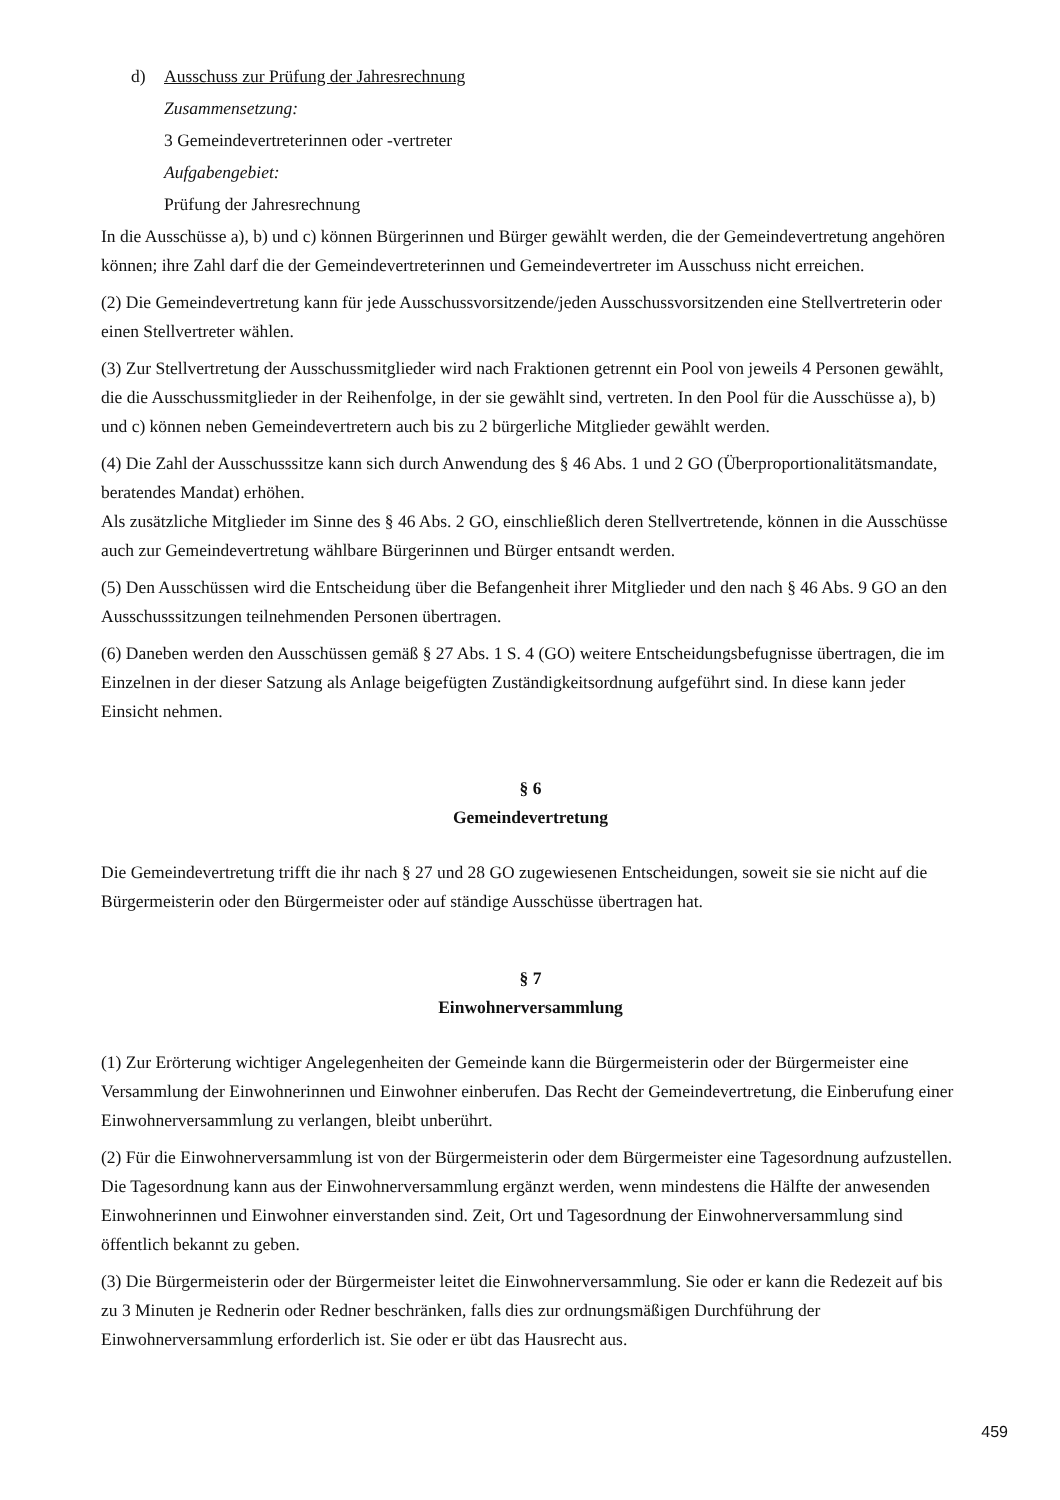d) Ausschuss zur Prüfung der Jahresrechnung
Zusammensetzung:
3 Gemeindevertreterinnen oder -vertreter
Aufgabengebiet:
Prüfung der Jahresrechnung
In die Ausschüsse a), b) und c) können Bürgerinnen und Bürger gewählt werden, die der Gemeindevertretung angehören können; ihre Zahl darf die der Gemeindevertreterinnen und Gemeindevertreter im Ausschuss nicht erreichen.
(2) Die Gemeindevertretung kann für jede Ausschussvorsitzende/jeden Ausschussvorsitzenden eine Stellvertreterin oder einen Stellvertreter wählen.
(3) Zur Stellvertretung der Ausschussmitglieder wird nach Fraktionen getrennt ein Pool von jeweils 4 Personen gewählt, die die Ausschussmitglieder in der Reihenfolge, in der sie gewählt sind, vertreten. In den Pool für die Ausschüsse a), b) und c) können neben Gemeindevertretern auch bis zu 2 bürgerliche Mitglieder gewählt werden.
(4) Die Zahl der Ausschusssitze kann sich durch Anwendung des § 46 Abs. 1 und 2 GO (Überproportionalitätsmandate, beratendes Mandat) erhöhen.
Als zusätzliche Mitglieder im Sinne des § 46 Abs. 2 GO, einschließlich deren Stellvertretende, können in die Ausschüsse auch zur Gemeindevertretung wählbare Bürgerinnen und Bürger entsandt werden.
(5) Den Ausschüssen wird die Entscheidung über die Befangenheit ihrer Mitglieder und den nach § 46 Abs. 9 GO an den Ausschusssitzungen teilnehmenden Personen übertragen.
(6) Daneben werden den Ausschüssen gemäß § 27 Abs. 1 S. 4 (GO) weitere Entscheidungsbefugnisse übertragen, die im Einzelnen in der dieser Satzung als Anlage beigefügten Zuständigkeitsordnung aufgeführt sind. In diese kann jeder Einsicht nehmen.
§ 6
Gemeindevertretung
Die Gemeindevertretung trifft die ihr nach § 27 und 28 GO zugewiesenen Entscheidungen, soweit sie sie nicht auf die Bürgermeisterin oder den Bürgermeister oder auf ständige Ausschüsse übertragen hat.
§ 7
Einwohnerversammlung
(1) Zur Erörterung wichtiger Angelegenheiten der Gemeinde kann die Bürgermeisterin oder der Bürgermeister eine Versammlung der Einwohnerinnen und Einwohner einberufen. Das Recht der Gemeindevertretung, die Einberufung einer Einwohnerversammlung zu verlangen, bleibt unberührt.
(2) Für die Einwohnerversammlung ist von der Bürgermeisterin oder dem Bürgermeister eine Tagesordnung aufzustellen. Die Tagesordnung kann aus der Einwohnerversammlung ergänzt werden, wenn mindestens die Hälfte der anwesenden Einwohnerinnen und Einwohner einverstanden sind. Zeit, Ort und Tagesordnung der Einwohnerversammlung sind öffentlich bekannt zu geben.
(3) Die Bürgermeisterin oder der Bürgermeister leitet die Einwohnerversammlung. Sie oder er kann die Redezeit auf bis zu 3 Minuten je Rednerin oder Redner beschränken, falls dies zur ordnungsmäßigen Durchführung der Einwohnerversammlung erforderlich ist. Sie oder er übt das Hausrecht aus.
459